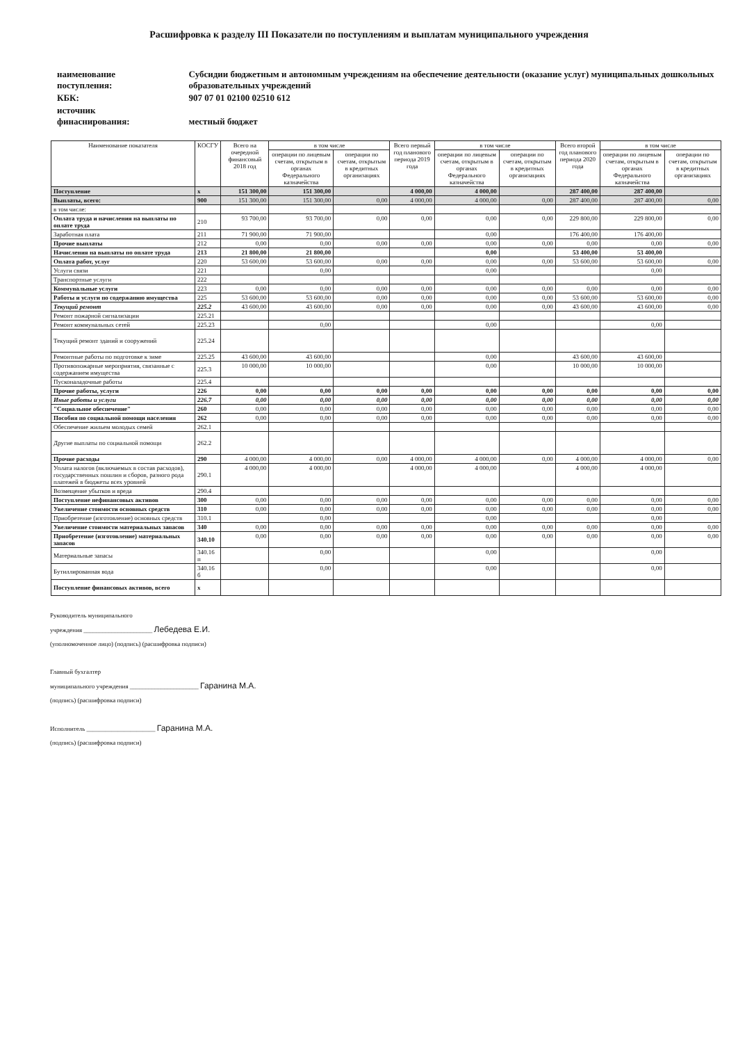Расшифровка к разделу III Показатели по поступлениям и выплатам муниципального учреждения
| наименование поступления: | Субсидии бюджетным и автономным учреждениям на обеспечение деятельности (оказание услуг) муниципальных дошкольных образовательных учреждений |
| КБК: | 907 07 01 02100 02510 612 |
| источник финаснирования: | местный бюджет |
| Наименование показателя | КОСГУ | Всего на очередной финансовый 2018 год | в том числе | | Всего первый год планового периода 2019 года | в том числе | | Всего второй год планового периода 2020 года | в том числе | |
| --- | --- | --- | --- | --- | --- | --- | --- | --- | --- | --- |
| | | | операции по лицевым счетам, открытым в органах Федерального казначейства | операции по счетам, открытым в кредитных организациях | | операции по лицевым счетам, открытым в органах Федерального казначейства | операции по счетам, открытым в кредитных организациях | | операции по лицевым счетам, открытым в органах Федерального казначейства | операции по счетам, открытым в кредитных организациях |
| Поступление | x | 151 300,00 | 151 300,00 | | 4 000,00 | 4 000,00 | | 287 400,00 | 287 400,00 | |
| Выплаты, всего: | 900 | 151 300,00 | 151 300,00 | 0,00 | 4 000,00 | 4 000,00 | 0,00 | 287 400,00 | 287 400,00 | 0,00 |
| в том числе: | | | | | | | | | | |
| Оплата труда и начисления на выплаты по оплате труда | 210 | 93 700,00 | 93 700,00 | 0,00 | 0,00 | 0,00 | 0,00 | 229 800,00 | 229 800,00 | 0,00 |
| Заработная плата | 211 | 71 900,00 | 71 900,00 | | | 0,00 | | 176 400,00 | 176 400,00 | |
| Прочие выплаты | 212 | 0,00 | 0,00 | 0,00 | 0,00 | 0,00 | 0,00 | 0,00 | 0,00 | 0,00 |
| Начисления на выплаты по оплате труда | 213 | 21 800,00 | 21 800,00 | | | 0,00 | | 53 400,00 | 53 400,00 | |
| Оплата работ, услуг | 220 | 53 600,00 | 53 600,00 | 0,00 | 0,00 | 0,00 | 0,00 | 53 600,00 | 53 600,00 | 0,00 |
| Услуги связи | 221 | | 0,00 | | | 0,00 | | | 0,00 | |
| Транспортные услуги | 222 | | | | | | | | | |
| Коммунальные услуги | 223 | 0,00 | 0,00 | 0,00 | 0,00 | 0,00 | 0,00 | 0,00 | 0,00 | 0,00 |
| Работы и услуги по содержанию имущества | 225 | 53 600,00 | 53 600,00 | 0,00 | 0,00 | 0,00 | 0,00 | 53 600,00 | 53 600,00 | 0,00 |
| Текущий ремонт | 225.2 | 43 600,00 | 43 600,00 | 0,00 | 0,00 | 0,00 | 0,00 | 43 600,00 | 43 600,00 | 0,00 |
| Ремонт пожарной сигнализации | 225.21 | | | | | | | | | |
| Ремонт коммунальных сетей | 225.23 | | 0,00 | | | 0,00 | | | 0,00 | |
| Текущий ремонт зданий и сооружений | 225.24 | | | | | | | | | |
| Ремонтные работы по подготовке к зиме | 225.25 | 43 600,00 | 43 600,00 | | | 0,00 | | 43 600,00 | 43 600,00 | |
| Противопожарные мероприятия, связанные с содержанием имущества | 225.3 | 10 000,00 | 10 000,00 | | | 0,00 | | 10 000,00 | 10 000,00 | |
| Пусконаладочные работы | 225.4 | | | | | | | | | |
| Прочие работы, услуги | 226 | 0,00 | 0,00 | 0,00 | 0,00 | 0,00 | 0,00 | 0,00 | 0,00 | 0,00 |
| Иные работы и услуги | 226.7 | 0,00 | 0,00 | 0,00 | 0,00 | 0,00 | 0,00 | 0,00 | 0,00 | 0,00 |
| "Социальное обеспечение" | 260 | 0,00 | 0,00 | 0,00 | 0,00 | 0,00 | 0,00 | 0,00 | 0,00 | 0,00 |
| Пособия по социальной помощи населения | 262 | 0,00 | 0,00 | 0,00 | 0,00 | 0,00 | 0,00 | 0,00 | 0,00 | 0,00 |
| Обеспечение жильем молодых семей | 262.1 | | | | | | | | | |
| Другие выплаты по социальной помощи | 262.2 | | | | | | | | | |
| Прочие расходы | 290 | 4 000,00 | 4 000,00 | 0,00 | 4 000,00 | 4 000,00 | 0,00 | 4 000,00 | 4 000,00 | 0,00 |
| Уплата налогов (включаемых в состав расходов), государственных пошлин и сборов, разного рода платежей в бюджеты всех уровней | 290.1 | 4 000,00 | 4 000,00 | | 4 000,00 | 4 000,00 | | 4 000,00 | 4 000,00 | |
| Возмещение убытков и вреда | 290.4 | | | | | | | | | |
| Поступление нефинансовых активов | 300 | 0,00 | 0,00 | 0,00 | 0,00 | 0,00 | 0,00 | 0,00 | 0,00 | 0,00 |
| Увеличение стоимости основных средств | 310 | 0,00 | 0,00 | 0,00 | 0,00 | 0,00 | 0,00 | 0,00 | 0,00 | 0,00 |
| Приобретение (изготовление) основных средств | 310.1 | | 0,00 | | | 0,00 | | | 0,00 | |
| Увеличение стоимости материальных запасов | 340 | 0,00 | 0,00 | 0,00 | 0,00 | 0,00 | 0,00 | 0,00 | 0,00 | 0,00 |
| Приобретение (изготовление) материальных запасов | 340.10 | 0,00 | 0,00 | 0,00 | 0,00 | 0,00 | 0,00 | 0,00 | 0,00 | 0,00 |
| Материальные запасы | 340.16 п | | 0,00 | | | 0,00 | | | 0,00 | |
| Бутиллированная вода | 340.16 б | | 0,00 | | | 0,00 | | | 0,00 | |
| Поступление финансовых активов, всего | x | | | | | | | | | |
Руководитель муниципального
учреждения ______________________ Лебедева Е.И.
(уполномоченное лицо) (подпись) (расшифровка подписи)
Главный бухгалтер
муниципального учреждения ______________________ Гаранина М.А.
(подпись) (расшифровка подписи)
Исполнитель ______________________ Гаранина М.А.
(подпись) (расшифровка подписи)